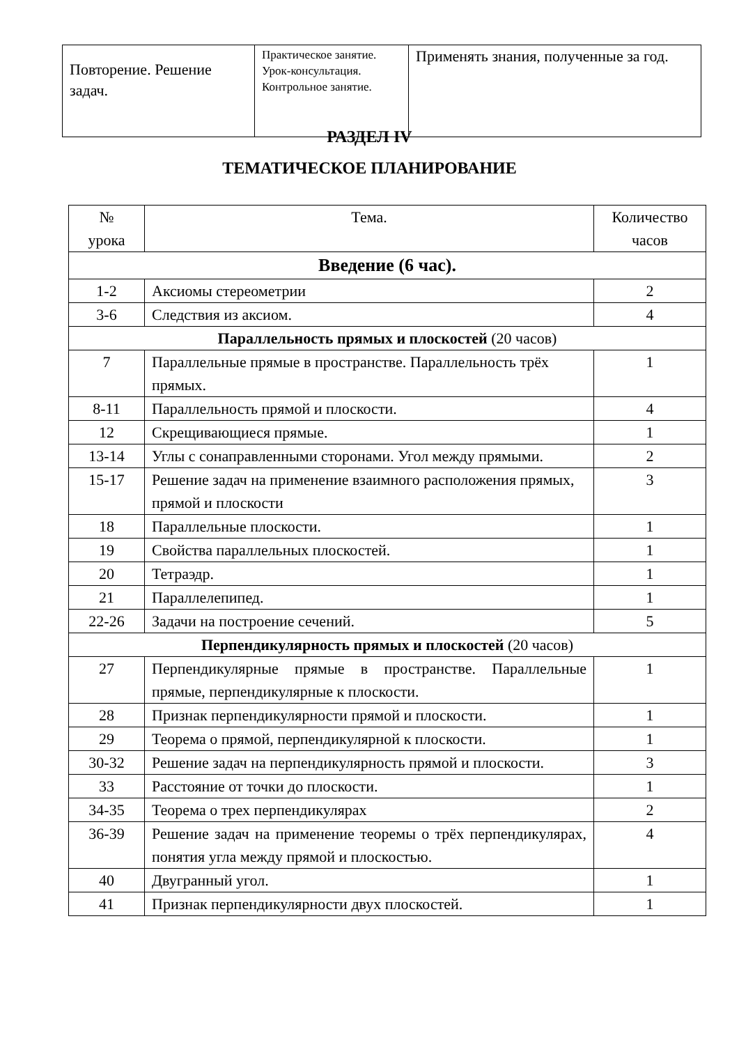| Повторение. Решение задач. | Практическое занятие. Урок-консультация. Контрольное занятие. | Применять знания, полученные за год. |
РАЗДЕЛ IV
ТЕМАТИЧЕСКОЕ ПЛАНИРОВАНИЕ
| № урока | Тема. | Количество часов |
| --- | --- | --- |
| Введение (6 час). | | |
| 1-2 | Аксиомы стереометрии | 2 |
| 3-6 | Следствия из аксиом. | 4 |
| Параллельность прямых и плоскостей (20 часов) | | |
| 7 | Параллельные прямые в пространстве. Параллельность трёх прямых. | 1 |
| 8-11 | Параллельность прямой и плоскости. | 4 |
| 12 | Скрещивающиеся прямые. | 1 |
| 13-14 | Углы с сонаправленными сторонами. Угол между прямыми. | 2 |
| 15-17 | Решение задач на применение взаимного расположения прямых, прямой и плоскости | 3 |
| 18 | Параллельные плоскости. | 1 |
| 19 | Свойства параллельных плоскостей. | 1 |
| 20 | Тетраэдр. | 1 |
| 21 | Параллелепипед. | 1 |
| 22-26 | Задачи на построение сечений. | 5 |
| Перпендикулярность прямых и плоскостей (20 часов) | | |
| 27 | Перпендикулярные прямые в пространстве. Параллельные прямые, перпендикулярные к плоскости. | 1 |
| 28 | Признак перпендикулярности прямой и плоскости. | 1 |
| 29 | Теорема о прямой, перпендикулярной к плоскости. | 1 |
| 30-32 | Решение задач на перпендикулярность прямой и плоскости. | 3 |
| 33 | Расстояние от точки до плоскости. | 1 |
| 34-35 | Теорема о трех перпендикулярах | 2 |
| 36-39 | Решение задач на применение теоремы о трёх перпендикулярах, понятия угла между прямой и плоскостью. | 4 |
| 40 | Двугранный угол. | 1 |
| 41 | Признак перпендикулярности двух плоскостей. | 1 |